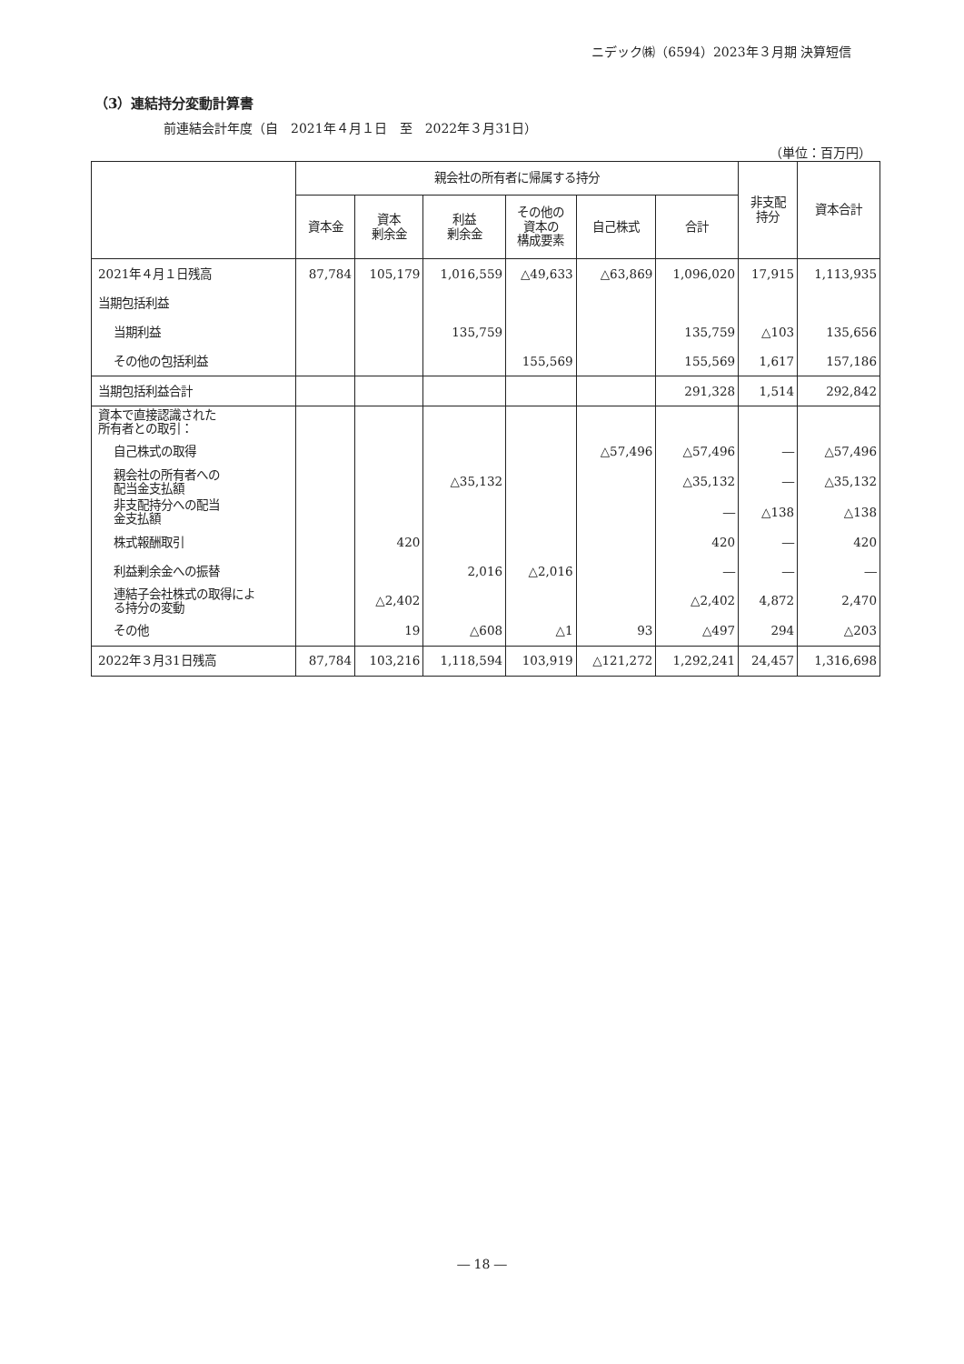ニデック㈱（6594）2023年３月期 決算短信
（3）連結持分変動計算書
前連結会計年度（自　2021年４月１日　至　2022年３月31日）
（単位：百万円）
| | 親会社の所有者に帰属する持分 | | | | | | 非支配 持分 | 資本合計 |
| --- | --- | --- | --- | --- | --- | --- | --- | --- |
| | 資本金 | 資本 剰余金 | 利益 剰余金 | その他の 資本の 構成要素 | 自己株式 | 合計 | | |
| 2021年４月１日残高 | 87,784 | 105,179 | 1,016,559 | △49,633 | △63,869 | 1,096,020 | 17,915 | 1,113,935 |
| 当期包括利益 | | | | | | | | |
| 当期利益 | | | 135,759 | | | 135,759 | △103 | 135,656 |
| その他の包括利益 | | | | 155,569 | | 155,569 | 1,617 | 157,186 |
| 当期包括利益合計 | | | | | | 291,328 | 1,514 | 292,842 |
| 資本で直接認識された 所有者との取引： | | | | | | | | |
| 自己株式の取得 | | | | | △57,496 | △57,496 | ― | △57,496 |
| 親会社の所有者への 配当金支払額 | | | △35,132 | | | △35,132 | ― | △35,132 |
| 非支配持分への配当 金支払額 | | | | | | ― | △138 | △138 |
| 株式報酬取引 | | 420 | | | | 420 | ― | 420 |
| 利益剰余金への振替 | | | 2,016 | △2,016 | | ― | ― | ― |
| 連結子会社株式の取得によ る持分の変動 | | △2,402 | | | | △2,402 | 4,872 | 2,470 |
| その他 | | 19 | △608 | △1 | 93 | △497 | 294 | △203 |
| 2022年３月31日残高 | 87,784 | 103,216 | 1,118,594 | 103,919 | △121,272 | 1,292,241 | 24,457 | 1,316,698 |
― 18 ―